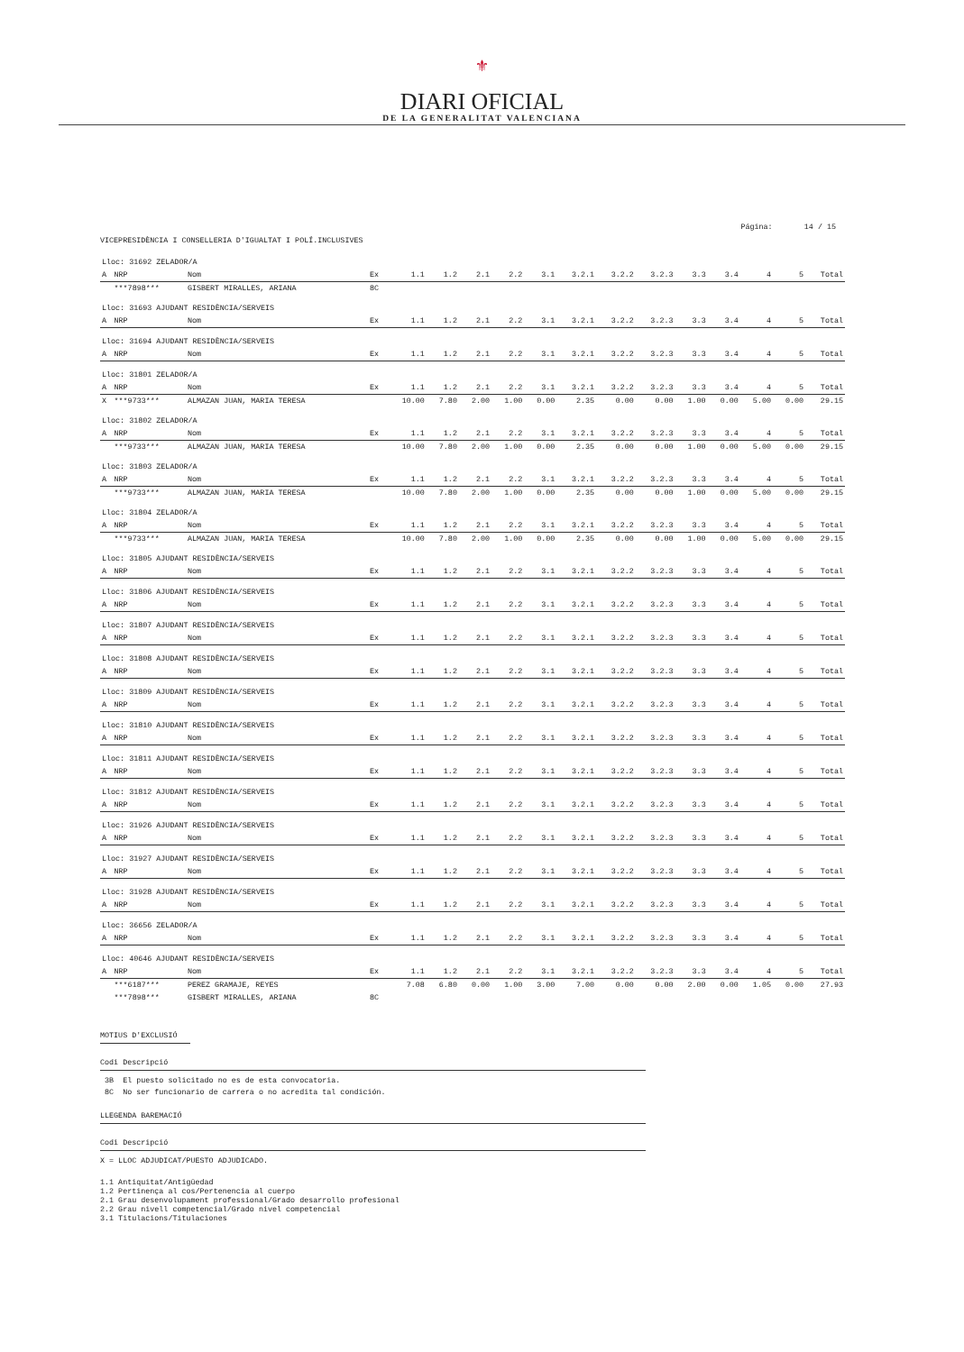⚜
DIARI OFICIAL
DE LA GENERALITAT VALENCIANA
Página: 14 / 15
VICEPRESIDÈNCIA I CONSELLERIA D'IGUALTAT I POLÍ.INCLUSIVES
| Lloc: 31692 ZELADOR/A | | | | | | | | | | | | | | | | |
| A | NRP | Nom | Ex | 1.1 | 1.2 | 2.1 | 2.2 | 3.1 | 3.2.1 | 3.2.2 | 3.2.3 | 3.3 | 3.4 | 4 | 5 | Total |
| | ***7898*** | GISBERT MIRALLES, ARIANA | 8C | | | | | | | | | | | | | |
| Lloc: 31693 AJUDANT RESIDÈNCIA/SERVEIS | | | | | | | | | | | | | | | | |
| A | NRP | Nom | Ex | 1.1 | 1.2 | 2.1 | 2.2 | 3.1 | 3.2.1 | 3.2.2 | 3.2.3 | 3.3 | 3.4 | 4 | 5 | Total |
| Lloc: 31694 AJUDANT RESIDÈNCIA/SERVEIS | | | | | | | | | | | | | | | | |
| A | NRP | Nom | Ex | 1.1 | 1.2 | 2.1 | 2.2 | 3.1 | 3.2.1 | 3.2.2 | 3.2.3 | 3.3 | 3.4 | 4 | 5 | Total |
| Lloc: 31801 ZELADOR/A | | | | | | | | | | | | | | | | |
| A | NRP | Nom | Ex | 1.1 | 1.2 | 2.1 | 2.2 | 3.1 | 3.2.1 | 3.2.2 | 3.2.3 | 3.3 | 3.4 | 4 | 5 | Total |
| X | ***9733*** | ALMAZAN JUAN, MARIA TERESA | | 10.00 | 7.80 | 2.00 | 1.00 | 0.00 | 2.35 | 0.00 | 0.00 | 1.00 | 0.00 | 5.00 | 0.00 | 29.15 |
| Lloc: 31802 ZELADOR/A | | | | | | | | | | | | | | | | |
| A | NRP | Nom | Ex | 1.1 | 1.2 | 2.1 | 2.2 | 3.1 | 3.2.1 | 3.2.2 | 3.2.3 | 3.3 | 3.4 | 4 | 5 | Total |
| | ***9733*** | ALMAZAN JUAN, MARIA TERESA | | 10.00 | 7.80 | 2.00 | 1.00 | 0.00 | 2.35 | 0.00 | 0.00 | 1.00 | 0.00 | 5.00 | 0.00 | 29.15 |
| Lloc: 31803 ZELADOR/A | | | | | | | | | | | | | | | | |
| A | NRP | Nom | Ex | 1.1 | 1.2 | 2.1 | 2.2 | 3.1 | 3.2.1 | 3.2.2 | 3.2.3 | 3.3 | 3.4 | 4 | 5 | Total |
| | ***9733*** | ALMAZAN JUAN, MARIA TERESA | | 10.00 | 7.80 | 2.00 | 1.00 | 0.00 | 2.35 | 0.00 | 0.00 | 1.00 | 0.00 | 5.00 | 0.00 | 29.15 |
| Lloc: 31804 ZELADOR/A | | | | | | | | | | | | | | | | |
| A | NRP | Nom | Ex | 1.1 | 1.2 | 2.1 | 2.2 | 3.1 | 3.2.1 | 3.2.2 | 3.2.3 | 3.3 | 3.4 | 4 | 5 | Total |
| | ***9733*** | ALMAZAN JUAN, MARIA TERESA | | 10.00 | 7.80 | 2.00 | 1.00 | 0.00 | 2.35 | 0.00 | 0.00 | 1.00 | 0.00 | 5.00 | 0.00 | 29.15 |
| Lloc: 31805 AJUDANT RESIDÈNCIA/SERVEIS | | | | | | | | | | | | | | | | |
| A | NRP | Nom | Ex | 1.1 | 1.2 | 2.1 | 2.2 | 3.1 | 3.2.1 | 3.2.2 | 3.2.3 | 3.3 | 3.4 | 4 | 5 | Total |
| Lloc: 31806 AJUDANT RESIDÈNCIA/SERVEIS | | | | | | | | | | | | | | | | |
| A | NRP | Nom | Ex | 1.1 | 1.2 | 2.1 | 2.2 | 3.1 | 3.2.1 | 3.2.2 | 3.2.3 | 3.3 | 3.4 | 4 | 5 | Total |
| Lloc: 31807 AJUDANT RESIDÈNCIA/SERVEIS | | | | | | | | | | | | | | | | |
| A | NRP | Nom | Ex | 1.1 | 1.2 | 2.1 | 2.2 | 3.1 | 3.2.1 | 3.2.2 | 3.2.3 | 3.3 | 3.4 | 4 | 5 | Total |
| Lloc: 31808 AJUDANT RESIDÈNCIA/SERVEIS | | | | | | | | | | | | | | | | |
| A | NRP | Nom | Ex | 1.1 | 1.2 | 2.1 | 2.2 | 3.1 | 3.2.1 | 3.2.2 | 3.2.3 | 3.3 | 3.4 | 4 | 5 | Total |
| Lloc: 31809 AJUDANT RESIDÈNCIA/SERVEIS | | | | | | | | | | | | | | | | |
| A | NRP | Nom | Ex | 1.1 | 1.2 | 2.1 | 2.2 | 3.1 | 3.2.1 | 3.2.2 | 3.2.3 | 3.3 | 3.4 | 4 | 5 | Total |
| Lloc: 31810 AJUDANT RESIDÈNCIA/SERVEIS | | | | | | | | | | | | | | | | |
| A | NRP | Nom | Ex | 1.1 | 1.2 | 2.1 | 2.2 | 3.1 | 3.2.1 | 3.2.2 | 3.2.3 | 3.3 | 3.4 | 4 | 5 | Total |
| Lloc: 31811 AJUDANT RESIDÈNCIA/SERVEIS | | | | | | | | | | | | | | | | |
| A | NRP | Nom | Ex | 1.1 | 1.2 | 2.1 | 2.2 | 3.1 | 3.2.1 | 3.2.2 | 3.2.3 | 3.3 | 3.4 | 4 | 5 | Total |
| Lloc: 31812 AJUDANT RESIDÈNCIA/SERVEIS | | | | | | | | | | | | | | | | |
| A | NRP | Nom | Ex | 1.1 | 1.2 | 2.1 | 2.2 | 3.1 | 3.2.1 | 3.2.2 | 3.2.3 | 3.3 | 3.4 | 4 | 5 | Total |
| Lloc: 31926 AJUDANT RESIDÈNCIA/SERVEIS | | | | | | | | | | | | | | | | |
| A | NRP | Nom | Ex | 1.1 | 1.2 | 2.1 | 2.2 | 3.1 | 3.2.1 | 3.2.2 | 3.2.3 | 3.3 | 3.4 | 4 | 5 | Total |
| Lloc: 31927 AJUDANT RESIDÈNCIA/SERVEIS | | | | | | | | | | | | | | | | |
| A | NRP | Nom | Ex | 1.1 | 1.2 | 2.1 | 2.2 | 3.1 | 3.2.1 | 3.2.2 | 3.2.3 | 3.3 | 3.4 | 4 | 5 | Total |
| Lloc: 31928 AJUDANT RESIDÈNCIA/SERVEIS | | | | | | | | | | | | | | | | |
| A | NRP | Nom | Ex | 1.1 | 1.2 | 2.1 | 2.2 | 3.1 | 3.2.1 | 3.2.2 | 3.2.3 | 3.3 | 3.4 | 4 | 5 | Total |
| Lloc: 36656 ZELADOR/A | | | | | | | | | | | | | | | | |
| A | NRP | Nom | Ex | 1.1 | 1.2 | 2.1 | 2.2 | 3.1 | 3.2.1 | 3.2.2 | 3.2.3 | 3.3 | 3.4 | 4 | 5 | Total |
| Lloc: 40646 AJUDANT RESIDÈNCIA/SERVEIS | | | | | | | | | | | | | | | | |
| A | NRP | Nom | Ex | 1.1 | 1.2 | 2.1 | 2.2 | 3.1 | 3.2.1 | 3.2.2 | 3.2.3 | 3.3 | 3.4 | 4 | 5 | Total |
| | ***6187*** | PEREZ GRAMAJE, REYES | | 7.08 | 6.80 | 0.00 | 1.00 | 3.00 | 7.00 | 0.00 | 0.00 | 2.00 | 0.00 | 1.05 | 0.00 | 27.93 |
| | ***7898*** | GISBERT MIRALLES, ARIANA | 8C | | | | | | | | | | | | | |
MOTIUS D'EXCLUSIÓ
Codi Descripció
3B El puesto solicitado no es de esta convocatoria.
8C No ser funcionario de carrera o no acredita tal condición.
LLEGENDA BAREMACIÓ
Codi Descripció
X = LLOC ADJUDICAT/PUESTO ADJUDICADO.
1.1 Antiquitat/Antigüedad
1.2 Pertinença al cos/Pertenencia al cuerpo
2.1 Grau desenvolupament professional/Grado desarrollo profesional
2.2 Grau nivell competencial/Grado nivel competencial
3.1 Titulacions/Titulaciones